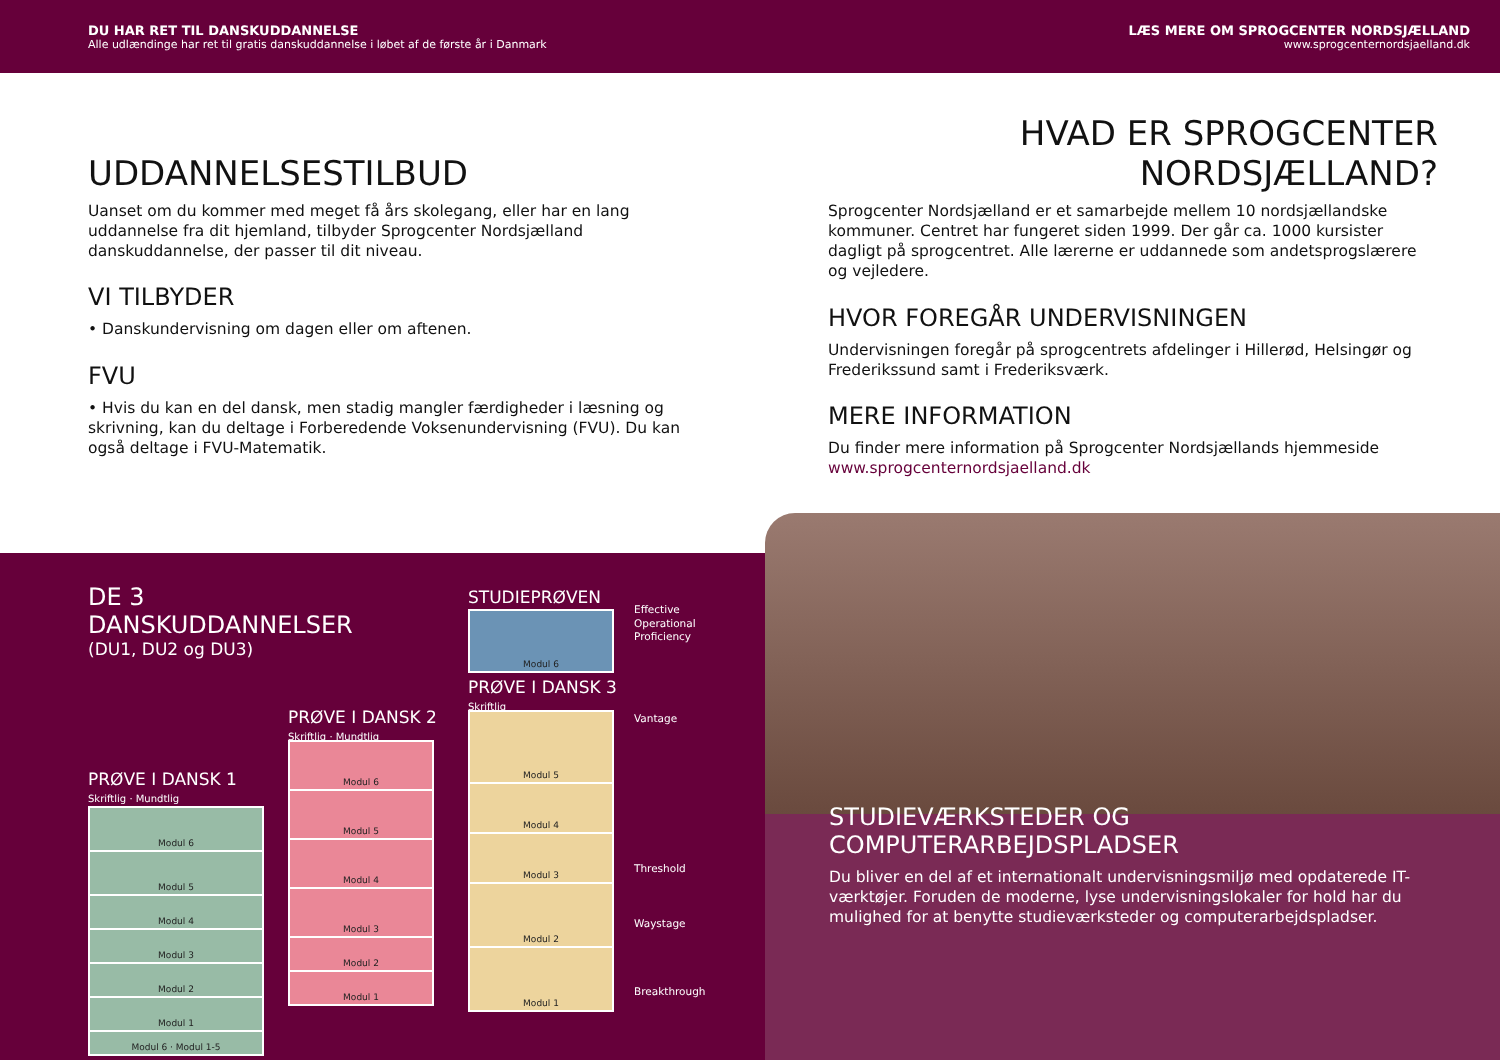DU HAR RET TIL DANSKUDDANNELSE
Alle udlændinge har ret til gratis danskuddannelse i løbet af de første år i Danmark
LÆS MERE OM SPROGCENTER NORDSJÆLLAND
www.sprogcenternordsjaelland.dk
UDDANNELSESTILBUD
Uanset om du kommer med meget få års skolegang, eller har en lang uddannelse fra dit hjemland, tilbyder Sprogcenter Nordsjælland danskuddannelse, der passer til dit niveau.
VI TILBYDER
• Danskundervisning om dagen eller om aftenen.
FVU
• Hvis du kan en del dansk, men stadig mangler færdigheder i læsning og skrivning, kan du deltage i Forberedende Voksenundervisning (FVU). Du kan også deltage i FVU-Matematik.
HVAD ER SPROGCENTER
NORDSJÆLLAND?
Sprogcenter Nordsjælland er et samarbejde mellem 10 nordsjællandske kommuner. Centret har fungeret siden 1999. Der går ca. 1000 kursister dagligt på sprogcentret. Alle lærerne er uddannede som andetsprogslærere og vejledere.
HVOR FOREGÅR UNDERVISNINGEN
Undervisningen foregår på sprogcentrets afdelinger i Hillerød, Helsingør og Frederikssund samt i Frederiksværk.
MERE INFORMATION
Du finder mere information på Sprogcenter Nordsjællands hjemmeside www.sprogcenternordsjaelland.dk
DE 3 DANSKUDDANNELSER
(DU1, DU2 og DU3)
PRØVE I DANSK 1
Skriftlig · Mundtlig
Modul 6
Modul 5
Modul 4
Modul 3
Modul 2
Modul 1
Modul 6 · Modul 1-5
PRØVE I DANSK 2
Skriftlig · Mundtlig
Modul 6
Modul 5
Modul 4
Modul 3
Modul 2
Modul 1
STUDIEPRØVEN
Modul 6
PRØVE I DANSK 3
Skriftlig
Modul 5
Modul 4
Modul 3
Modul 2
Modul 1
Effective
Operational
Proficiency
Vantage
Threshold
Waystage
Breakthrough
STUDIEVÆRKSTEDER OG
COMPUTERARBEJDSPLADSER
Du bliver en del af et internationalt undervisningsmiljø med opdaterede IT-værktøjer. Foruden de moderne, lyse undervisningslokaler for hold har du mulighed for at benytte studieværksteder og computerarbejdspladser.